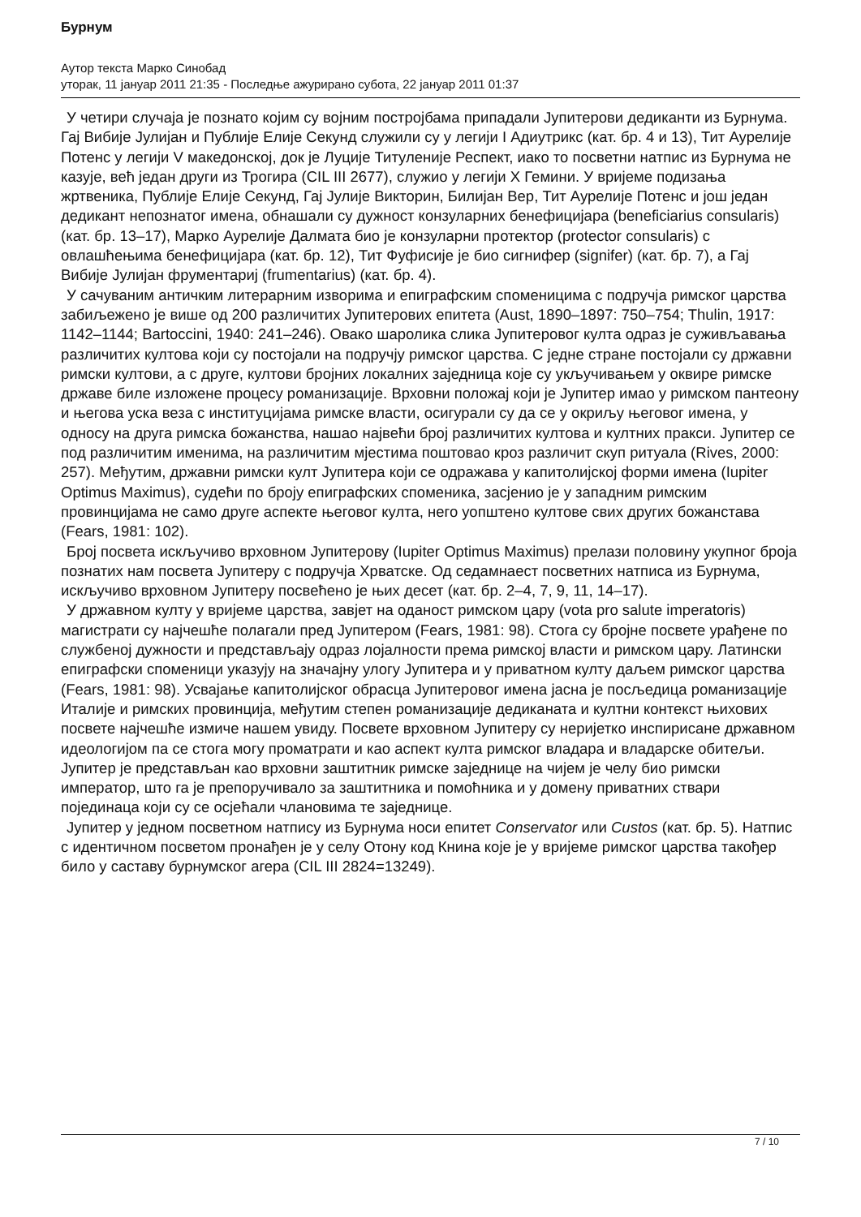Бурнум
Аутор текста Марко Синобад
уторак, 11 јануар 2011 21:35 - Последње ажурирано субота, 22 јануар 2011 01:37
У четири случаја је познато којим су војним постројбама припадали Јупитерови дедиканти из Бурнума. Гај Вибије Јулијан и Публије Елије Секунд служили су у легији I Адиутрикс (кат. бр. 4 и 13), Тит Аурелије Потенс у легији V македонској, док је Луције Титуленије Респект, иако то посветни натпис из Бурнума не казује, већ један други из Трогира (CIL III 2677), служио у легији X Гемини. У вријеме подизања жртвеника, Публије Елије Секунд, Гај Јулије Викторин, Билијан Вер, Тит Аурелије Потенс и још један дедикант непознатог имена, обнашали су дужност конзуларних бенефицијара (beneficiarius consularis) (кат. бр. 13–17), Марко Аурелије Далмата био је конзуларни протектор (protector consularis) с овлашћењима бенефицијара (кат. бр. 12), Тит Фуфисије је био сигнифер (signifer) (кат. бр. 7), а Гај Вибије Јулијан фрументариј (frumentarius) (кат. бр. 4).
У сачуваним античким литерарним изворима и епиграфским споменицима с подручја римског царства забиљежено је више од 200 различитих Јупитерових епитета (Aust, 1890–1897: 750–754; Thulin, 1917: 1142–1144; Bartoccini, 1940: 241–246). Овако шаролика слика Јупитеровог култа одраз је суживљавања различитих култова који су постојали на подручју римског царства. С једне стране постојали су државни римски култови, а с друге, култови бројних локалних заједница које су укључивањем у оквире римске државе биле изложене процесу романизације. Врховни положај који је Јупитер имао у римском пантеону и његова уска веза с институцијама римске власти, осигурали су да се у окриљу његовог имена, у односу на друга римска божанства, нашао највећи број различитих култова и култних пракси. Јупитер се под различитим именима, на различитим мјестима поштовао кроз различит скуп ритуала (Rives, 2000: 257). Међутим, државни римски култ Јупитера који се одражава у капитолијској форми имена (Iupiter Optimus Maximus), судећи по броју епиграфских споменика, засјенио је у западним римским провинцијама не само друге аспекте његовог култа, него уопштено култове свих других божанстава (Fears, 1981: 102).
Број посвета искључиво врховном Јупитерову (Iupiter Optimus Maximus) прелази половину укупног броја познатих нам посвета Јупитеру с подручја Хрватске. Од седамнаест посветних натписа из Бурнума, искључиво врховном Јупитеру посвећено је њих десет (кат. бр. 2–4, 7, 9, 11, 14–17).
У државном култу у вријеме царства, завјет на оданост римском цару (vota pro salute imperatoris) магистрати су најчешће полагали пред Јупитером (Fears, 1981: 98). Стога су бројне посвете урађене по службеној дужности и представљају одраз лојалности према римској власти и римском цару. Латински епиграфски споменици указују на значајну улогу Јупитера и у приватном култу даљем римског царства (Fears, 1981: 98). Усвајање капитолијског обрасца Јупитеровог имена јасна је посљедица романизације Италије и римских провинција, међутим степен романизације дедиканата и култни контекст њихових посвете најчешће измиче нашем увиду. Посвете врховном Јупитеру су неријетко инспирисане државном идеологијом па се стога могу проматрати и као аспект култа римског владара и владарске обитељи. Јупитер је представљан као врховни заштитник римске заједнице на чијем је челу био римски император, што га је препоручивало за заштитника и помоћника и у домену приватних ствари појединаца који су се осјећали члановима те заједнице.
Јупитер у једном посветном натпису из Бурнума носи епитет Conservator или Custos (кат. бр. 5). Натпис с идентичном посветом пронађен је у селу Отону код Книна које је у вријеме римског царства такођер било у саставу бурнумског агера (CIL III 2824=13249).
7 / 10